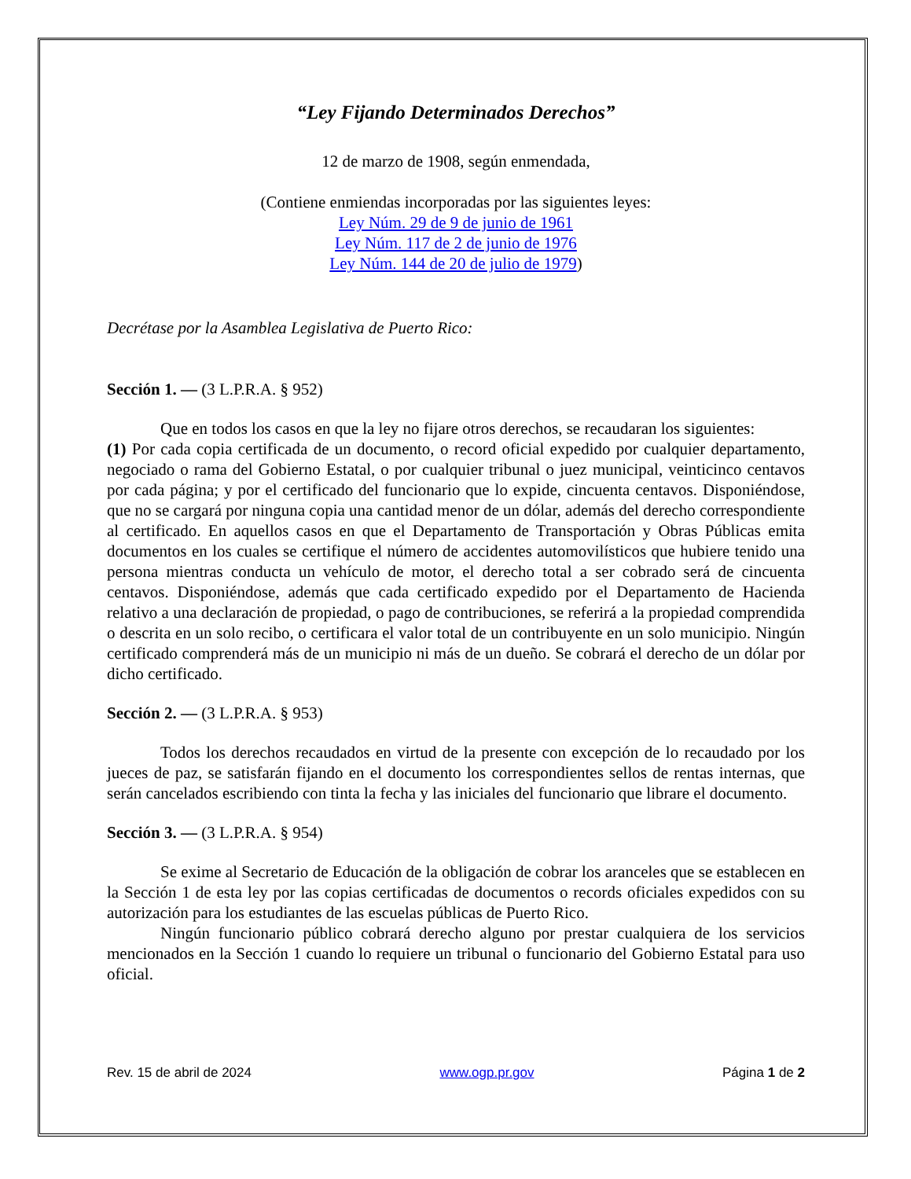“Ley Fijando Determinados Derechos”
12 de marzo de 1908, según enmendada,
(Contiene enmiendas incorporadas por las siguientes leyes:
Ley Núm. 29 de 9 de junio de 1961
Ley Núm. 117 de 2 de junio de 1976
Ley Núm. 144 de 20 de julio de 1979)
Decrétase por la Asamblea Legislativa de Puerto Rico:
Sección 1. — (3 L.P.R.A. § 952)
Que en todos los casos en que la ley no fijare otros derechos, se recaudaran los siguientes:
(1) Por cada copia certificada de un documento, o record oficial expedido por cualquier departamento, negociado o rama del Gobierno Estatal, o por cualquier tribunal o juez municipal, veinticinco centavos por cada página; y por el certificado del funcionario que lo expide, cincuenta centavos. Disponiéndose, que no se cargará por ninguna copia una cantidad menor de un dólar, además del derecho correspondiente al certificado. En aquellos casos en que el Departamento de Transportación y Obras Públicas emita documentos en los cuales se certifique el número de accidentes automovilísticos que hubiere tenido una persona mientras conducta un vehículo de motor, el derecho total a ser cobrado será de cincuenta centavos. Disponiéndose, además que cada certificado expedido por el Departamento de Hacienda relativo a una declaración de propiedad, o pago de contribuciones, se referirá a la propiedad comprendida o descrita en un solo recibo, o certificara el valor total de un contribuyente en un solo municipio. Ningún certificado comprenderá más de un municipio ni más de un dueño. Se cobrará el derecho de un dólar por dicho certificado.
Sección 2. — (3 L.P.R.A. § 953)
Todos los derechos recaudados en virtud de la presente con excepción de lo recaudado por los jueces de paz, se satisfarán fijando en el documento los correspondientes sellos de rentas internas, que serán cancelados escribiendo con tinta la fecha y las iniciales del funcionario que librare el documento.
Sección 3. — (3 L.P.R.A. § 954)
Se exime al Secretario de Educación de la obligación de cobrar los aranceles que se establecen en la Sección 1 de esta ley por las copias certificadas de documentos o records oficiales expedidos con su autorización para los estudiantes de las escuelas públicas de Puerto Rico.
Ningún funcionario público cobrará derecho alguno por prestar cualquiera de los servicios mencionados en la Sección 1 cuando lo requiere un tribunal o funcionario del Gobierno Estatal para uso oficial.
Rev. 15 de abril de 2024 www.ogp.pr.gov Página 1 de 2